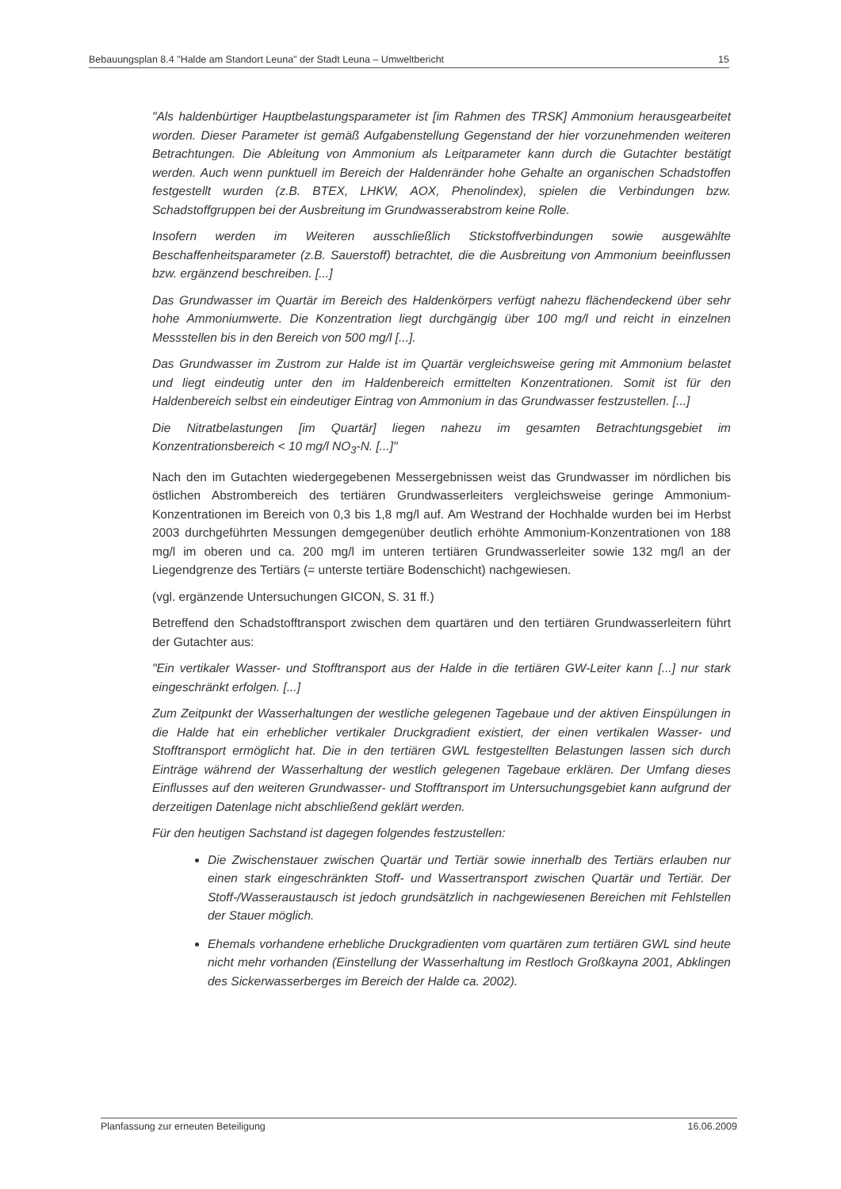Bebauungsplan 8.4 "Halde am Standort Leuna" der Stadt Leuna – Umweltbericht 15
"Als haldenbürtiger Hauptbelastungsparameter ist [im Rahmen des TRSK] Ammonium herausgearbeitet worden. Dieser Parameter ist gemäß Aufgabenstellung Gegenstand der hier vorzunehmenden weiteren Betrachtungen. Die Ableitung von Ammonium als Leitparameter kann durch die Gutachter bestätigt werden. Auch wenn punktuell im Bereich der Haldenränder hohe Gehalte an organischen Schadstoffen festgestellt wurden (z.B. BTEX, LHKW, AOX, Phenolindex), spielen die Verbindungen bzw. Schadstoffgruppen bei der Ausbreitung im Grundwasserabstrom keine Rolle.
Insofern werden im Weiteren ausschließlich Stickstoffverbindungen sowie ausgewählte Beschaffenheitsparameter (z.B. Sauerstoff) betrachtet, die die Ausbreitung von Ammonium beeinflussen bzw. ergänzend beschreiben. [...]
Das Grundwasser im Quartär im Bereich des Haldenkörpers verfügt nahezu flächendeckend über sehr hohe Ammoniumwerte. Die Konzentration liegt durchgängig über 100 mg/l und reicht in einzelnen Messstellen bis in den Bereich von 500 mg/l [...].
Das Grundwasser im Zustrom zur Halde ist im Quartär vergleichsweise gering mit Ammonium belastet und liegt eindeutig unter den im Haldenbereich ermittelten Konzentrationen. Somit ist für den Haldenbereich selbst ein eindeutiger Eintrag von Ammonium in das Grundwasser festzustellen. [...]
Die Nitratbelastungen [im Quartär] liegen nahezu im gesamten Betrachtungsgebiet im Konzentrationsbereich < 10 mg/l NO<sub>3</sub>-N. [...]"
Nach den im Gutachten wiedergegebenen Messergebnissen weist das Grundwasser im nördlichen bis östlichen Abstrombereich des tertiären Grundwasserleiters vergleichsweise geringe Ammonium-Konzentrationen im Bereich von 0,3 bis 1,8 mg/l auf. Am Westrand der Hochhalde wurden bei im Herbst 2003 durchgeführten Messungen demgegenüber deutlich erhöhte Ammonium-Konzentrationen von 188 mg/l im oberen und ca. 200 mg/l im unteren tertiären Grundwasserleiter sowie 132 mg/l an der Liegendgrenze des Tertiärs (= unterste tertiäre Bodenschicht) nachgewiesen.
(vgl. ergänzende Untersuchungen GICON, S. 31 ff.)
Betreffend den Schadstofftransport zwischen dem quartären und den tertiären Grundwasserleitern führt der Gutachter aus:
"Ein vertikaler Wasser- und Stofftransport aus der Halde in die tertiären GW-Leiter kann [...] nur stark eingeschränkt erfolgen. [...]
Zum Zeitpunkt der Wasserhaltungen der westliche gelegenen Tagebaue und der aktiven Einspülungen in die Halde hat ein erheblicher vertikaler Druckgradient existiert, der einen vertikalen Wasser- und Stofftransport ermöglicht hat. Die in den tertiären GWL festgestellten Belastungen lassen sich durch Einträge während der Wasserhaltung der westlich gelegenen Tagebaue erklären. Der Umfang dieses Einflusses auf den weiteren Grundwasser- und Stofftransport im Untersuchungsgebiet kann aufgrund der derzeitigen Datenlage nicht abschließend geklärt werden.
Für den heutigen Sachstand ist dagegen folgendes festzustellen:
Die Zwischenstauer zwischen Quartär und Tertiär sowie innerhalb des Tertiärs erlauben nur einen stark eingeschränkten Stoff- und Wassertransport zwischen Quartär und Tertiär. Der Stoff-/Wasseraustausch ist jedoch grundsätzlich in nachgewiesenen Bereichen mit Fehlstellen der Stauer möglich.
Ehemals vorhandene erhebliche Druckgradienten vom quartären zum tertiären GWL sind heute nicht mehr vorhanden (Einstellung der Wasserhaltung im Restloch Großkayna 2001, Abklingen des Sickerwasserberges im Bereich der Halde ca. 2002).
Planfassung zur erneuten Beteiligung 16.06.2009